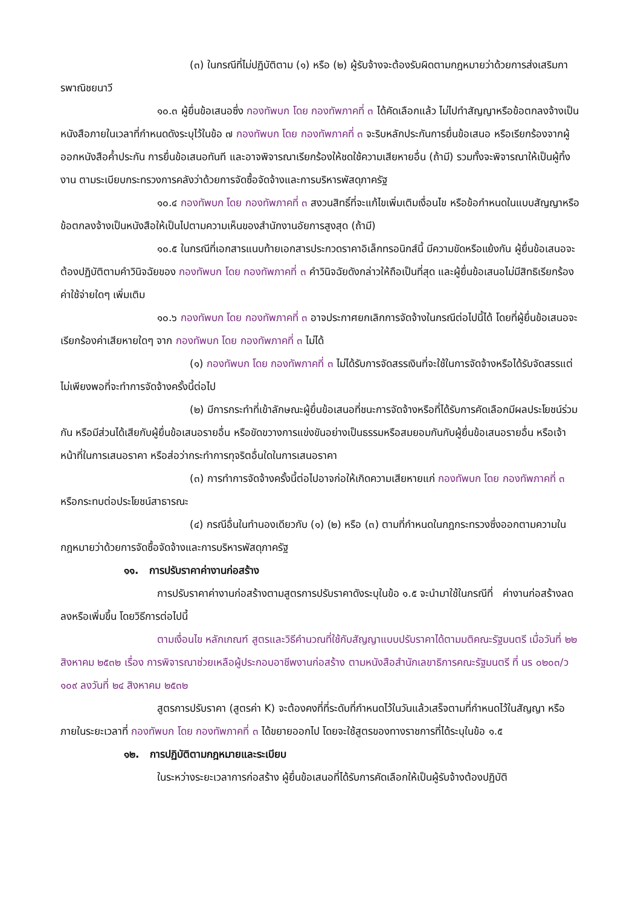(๓) ในกรณีที่ไม่ปฏิบัติตาม (๑) หรือ (๒) ผู้รับจ้างจะต้องรับผิดตามกฎหมายว่าด้วยการส่งเสริมการพาณิชยนาวี
๑๐.๓ ผู้ยื่นข้อเสนอซึ่ง กองทัพบก โดย กองทัพภาคที่ ๓ ได้คัดเลือกแล้ว ไม่ไปทำสัญญาหรือข้อตกลงจ้างเป็นหนังสือภายในเวลาที่กำหนดดังระบุไว้ในข้อ ๗ กองทัพบก โดย กองทัพภาคที่ ๓ จะริบหลักประกันการยื่นข้อเสนอ หรือเรียกร้องจากผู้ออกหนังสือค้ำประกัน การยื่นข้อเสนอทันที และอาจพิจารณาเรียกร้องให้ชดใช้ความเสียหายอื่น (ถ้ามี) รวมทั้งจะพิจารณาให้เป็นผู้ทิ้งงาน ตามระเบียบกระทรวงการคลังว่าด้วยการจัดซื้อจัดจ้างและการบริหารพัสดุภาครัฐ
๑๐.๔ กองทัพบก โดย กองทัพภาคที่ ๓ สงวนสิทธิ์ที่จะแก้ไขเพิ่มเติมเงื่อนไข หรือข้อกำหนดในแบบสัญญาหรือข้อตกลงจ้างเป็นหนังสือให้เป็นไปตามความเห็นของสำนักงานอัยการสูงสุด (ถ้ามี)
๑๐.๕ ในกรณีที่เอกสารแนบท้ายเอกสารประกวดราคาอิเล็กทรอนิกส์นี้ มีความขัดหรือแย้งกัน ผู้ยื่นข้อเสนอจะต้องปฏิบัติตามคำวินิจฉัยของ กองทัพบก โดย กองทัพภาคที่ ๓ คำวินิจฉัยดังกล่าวให้ถือเป็นที่สุด และผู้ยื่นข้อเสนอไม่มีสิทธิเรียกร้องค่าใช้จ่ายใดๆ เพิ่มเติม
๑๐.๖ กองทัพบก โดย กองทัพภาคที่ ๓ อาจประกาศยกเลิกการจัดจ้างในกรณีต่อไปนี้ได้ โดยที่ผู้ยื่นข้อเสนอจะเรียกร้องค่าเสียหายใดๆ จาก กองทัพบก โดย กองทัพภาคที่ ๓ ไม่ได้
(๑) กองทัพบก โดย กองทัพภาคที่ ๓ ไม่ได้รับการจัดสรรเงินที่จะใช้ในการจัดจ้างหรือได้รับจัดสรรแต่ไม่เพียงพอที่จะทำการจัดจ้างครั้งนี้ต่อไป
(๒) มีการกระทำที่เข้าลักษณะผู้ยื่นข้อเสนอที่ชนะการจัดจ้างหรือที่ได้รับการคัดเลือกมีผลประโยชน์ร่วมกัน หรือมีส่วนได้เสียกับผู้ยื่นข้อเสนอรายอื่น หรือขัดขวางการแข่งขันอย่างเป็นธรรมหรือสมยอมกันกับผู้ยื่นข้อเสนอรายอื่น หรือเจ้าหน้าที่ในการเสนอราคา หรือส่อว่ากระทำการทุจริตอื่นใดในการเสนอราคา
(๓) การทำการจัดจ้างครั้งนี้ต่อไปอาจก่อให้เกิดความเสียหายแก่ กองทัพบก โดย กองทัพภาคที่ ๓ หรือกระทบต่อประโยชน์สาธารณะ
(๔) กรณีอื่นในทำนองเดียวกับ (๑) (๒) หรือ (๓) ตามที่กำหนดในกฎกระทรวงซึ่งออกตามความในกฎหมายว่าด้วยการจัดซื้อจัดจ้างและการบริหารพัสดุภาครัฐ
๑๑. การปรับราคาค่างานก่อสร้าง
การปรับราคาค่างานก่อสร้างตามสูตรการปรับราคาดังระบุในข้อ ๑.๕ จะนำมาใช้ในกรณีที่ ค่างานก่อสร้างลดลงหรือเพิ่มขึ้น โดยวิธีการต่อไปนี้
ตามเงื่อนไข หลักเกณฑ์ สูตรและวิธีคำนวณที่ใช้กับสัญญาแบบปรับราคาได้ตามมติคณะรัฐมนตรี เมื่อวันที่ ๒๒ สิงหาคม ๒๕๓๒ เรื่อง การพิจารณาช่วยเหลือผู้ประกอบอาชีพงานก่อสร้าง ตามหนังสือสำนักเลขาธิการคณะรัฐมนตรี ที่ นร ๐๒๐๓/ว ๑๐๙ ลงวันที่ ๒๔ สิงหาคม ๒๕๓๒
สูตรการปรับราคา (สูตรค่า K) จะต้องคงที่ที่ระดับที่กำหนดไว้ในวันแล้วเสร็จตามที่กำหนดไว้ในสัญญา หรือภายในระยะเวลาที่ กองทัพบก โดย กองทัพภาคที่ ๓ ได้ขยายออกไป โดยจะใช้สูตรของทางราชการที่ได้ระบุในข้อ ๑.๕
๑๒. การปฏิบัติตามกฎหมายและระเบียบ
ในระหว่างระยะเวลาการก่อสร้าง ผู้ยื่นข้อเสนอที่ได้รับการคัดเลือกให้เป็นผู้รับจ้างต้องปฏิบัติ